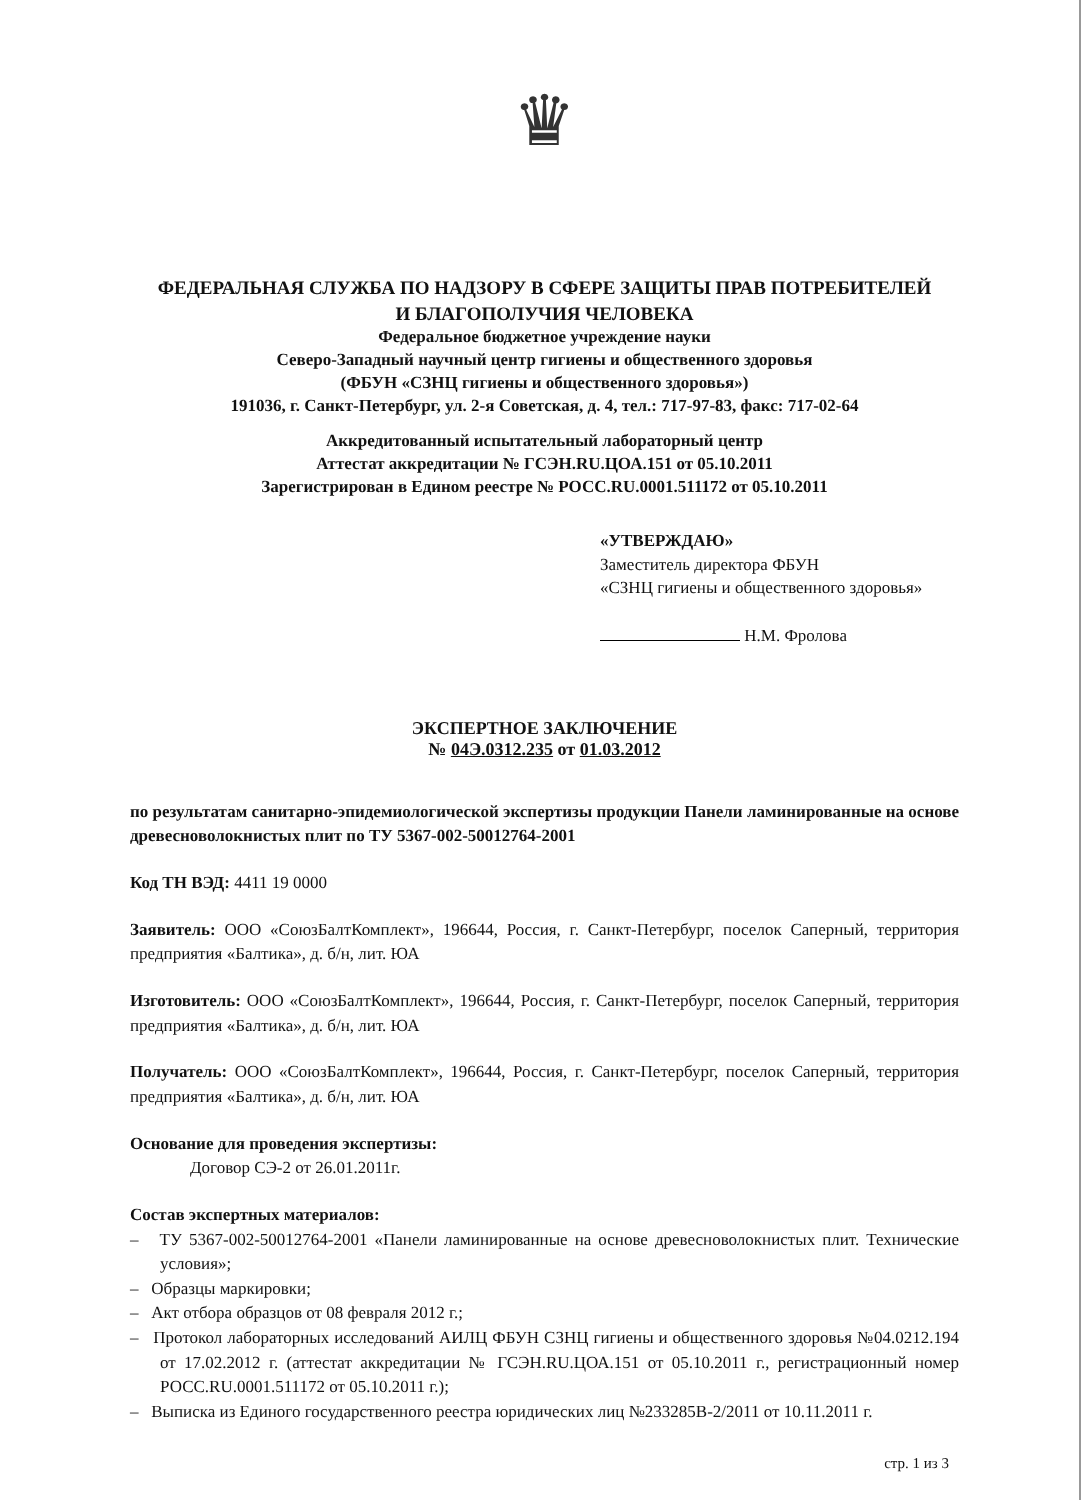♛
ФЕДЕРАЛЬНАЯ СЛУЖБА ПО НАДЗОРУ В СФЕРЕ ЗАЩИТЫ ПРАВ ПОТРЕБИТЕЛЕЙ
И БЛАГОПОЛУЧИЯ ЧЕЛОВЕКА
Федеральное бюджетное учреждение науки
Северо-Западный научный центр гигиены и общественного здоровья
(ФБУН «СЗНЦ гигиены и общественного здоровья»)
191036, г. Санкт-Петербург, ул. 2-я Советская, д. 4, тел.: 717-97-83, факс: 717-02-64
Аккредитованный испытательный лабораторный центр
Аттестат аккредитации № ГСЭН.RU.ЦОА.151 от 05.10.2011
Зарегистрирован в Едином реестре № РОСС.RU.0001.511172 от 05.10.2011
«УТВЕРЖДАЮ»
Заместитель директора ФБУН
«СЗНЦ гигиены и общественного здоровья»
Н.М. Фролова
ЭКСПЕРТНОЕ ЗАКЛЮЧЕНИЕ
№ 04Э.0312.235 от 01.03.2012
по результатам санитарно-эпидемиологической экспертизы продукции Панели ламинированные на основе древесноволокнистых плит по ТУ 5367-002-50012764-2001
Код ТН ВЭД: 4411 19 0000
Заявитель: ООО «СоюзБалтКомплект», 196644, Россия, г. Санкт-Петербург, поселок Саперный, территория предприятия «Балтика», д. б/н, лит. ЮА
Изготовитель: ООО «СоюзБалтКомплект», 196644, Россия, г. Санкт-Петербург, поселок Саперный, территория предприятия «Балтика», д. б/н, лит. ЮА
Получатель: ООО «СоюзБалтКомплект», 196644, Россия, г. Санкт-Петербург, поселок Саперный, территория предприятия «Балтика», д. б/н, лит. ЮА
Основание для проведения экспертизы:
Договор СЭ-2 от 26.01.2011г.
Состав экспертных материалов:
– ТУ 5367-002-50012764-2001 «Панели ламинированные на основе древесноволокнистых плит. Технические условия»;
– Образцы маркировки;
– Акт отбора образцов от 08 февраля 2012 г.;
– Протокол лабораторных исследований АИЛЦ ФБУН СЗНЦ гигиены и общественного здоровья №04.0212.194 от 17.02.2012 г. (аттестат аккредитации № ГСЭН.RU.ЦОА.151 от 05.10.2011 г., регистрационный номер РОСС.RU.0001.511172 от 05.10.2011 г.);
– Выписка из Единого государственного реестра юридических лиц №233285В-2/2011 от 10.11.2011 г.
стр. 1 из 3